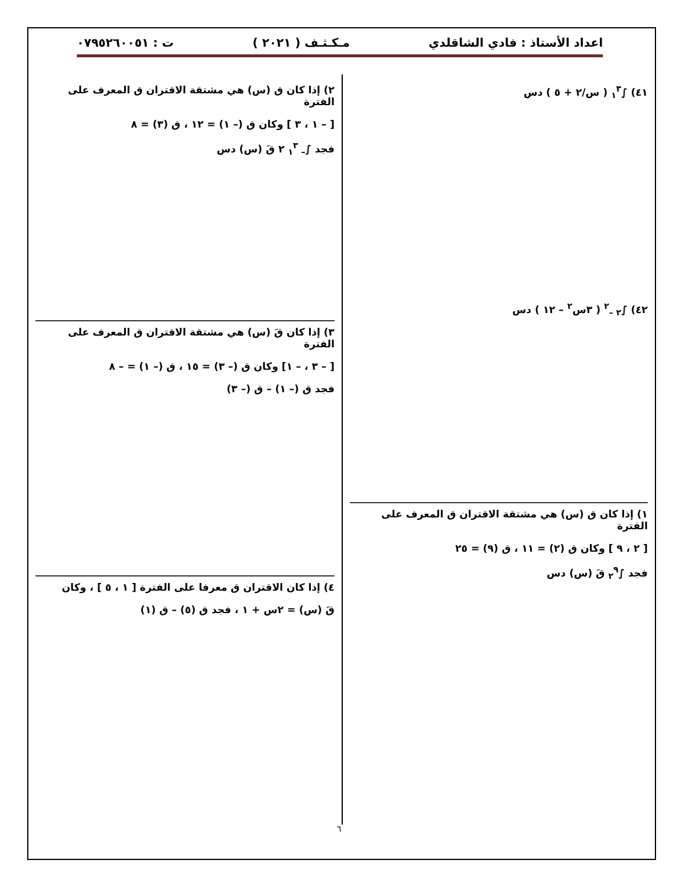اعداد الأستاذ : فادي الشاقلدي مـكـثـف ( ٢٠٢١ ) ت : ٠٧٩٥٢٦٠٠٥١
٤١) ∫<sub>١</sub><sup>٣</sup> ( س/٢ + ٥ ) دس
٤٢) ∫<sub>٢ –</sub><sup>٢</sup> ( ٣س<sup>٢</sup> – ١٢ ) دس
١) إذا كان ق (س) هي مشتقة الاقتران ق المعرف على الفترة
[ ٢ ، ٩ ] وكان ق (٢) = ١١ ، ق (٩) = ٢٥
فجد ∫<sub>٢</sub><sup>٩</sup> قَ (س) دس
٢) إذا كان ق (س) هي مشتقة الاقتران ق المعرف على الفترة
[ – ١ ، ٣ ] وكان ق (– ١) = ١٢ ، ق (٣) = ٨
فجد ∫<sub>– ١</sub><sup>٣</sup> ٢ قَ (س) دس
٣) إذا كان قَ (س) هي مشتقة الاقتران ق المعرف على الفترة
[ – ٣ ، – ١] وكان ق (– ٣) = ١٥ ، ق (– ١) = – ٨
فجد ق (– ١) – ق (– ٣)
٤) إذا كان الاقتران ق معرفا على الفترة [ ١ ، ٥ ] ، وكان
قَ (س) = ٢س + ١ ، فجد ق (٥) – ق (١)
٦